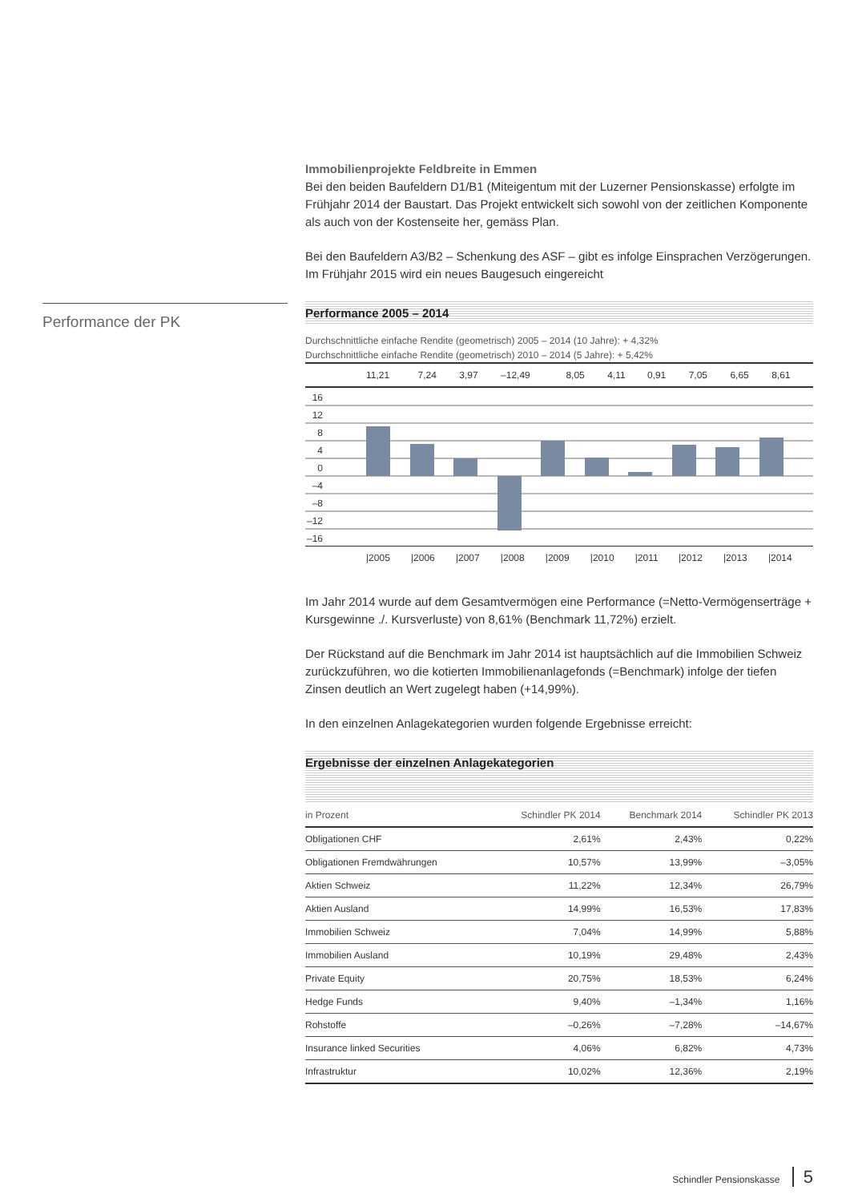Performance der PK
Immobilienprojekte Feldbreite in Emmen
Bei den beiden Baufeldern D1/B1 (Miteigentum mit der Luzerner Pensionskasse) erfolgte im Frühjahr 2014 der Baustart. Das Projekt entwickelt sich sowohl von der zeitlichen Komponente als auch von der Kostenseite her, gemäss Plan.
Bei den Baufeldern A3/B2 – Schenkung des ASF – gibt es infolge Einsprachen Verzögerungen. Im Frühjahr 2015 wird ein neues Baugesuch eingereicht
Performance 2005 – 2014
Durchschnittliche einfache Rendite (geometrisch) 2005 – 2014 (10 Jahre): + 4,32%
Durchschnittliche einfache Rendite (geometrisch) 2010 – 2014 (5 Jahre): + 5,42%
| | 11,21 | 7,24 | 3,97 | –12,49 | 8,05 | 4,11 | 0,91 | 7,05 | 6,65 | 8,61 |
16
12
8
4
0
–4
–8
–12
–16
| | /2005 | /2006 | /2007 | /2008 | /2009 | /2010 | /2011 | /2012 | /2013 | /2014 |
Im Jahr 2014 wurde auf dem Gesamtvermögen eine Performance (=Netto-Vermögenser­träge + Kursgewinne ./. Kursverluste) von 8,61% (Benchmark 11,72%) erzielt.
Der Rückstand auf die Benchmark im Jahr 2014 ist hauptsächlich auf die Immobilien Schweiz zurückzuführen, wo die kotierten Immobilienanlagefonds (=Benchmark) infolge der tiefen Zinsen deutlich an Wert zugelegt haben (+14,99%).
In den einzelnen Anlagekategorien wurden folgende Ergebnisse erreicht:
Ergebnisse der einzelnen Anlagekategorien
| in Prozent | Schindler PK 2014 | Benchmark 2014 | Schindler PK 2013 |
| --- | --- | --- | --- |
| Obligationen CHF | 2,61% | 2,43% | 0,22% |
| Obligationen Fremdwährungen | 10,57% | 13,99% | –3,05% |
| Aktien Schweiz | 11,22% | 12,34% | 26,79% |
| Aktien Ausland | 14,99% | 16,53% | 17,83% |
| Immobilien Schweiz | 7,04% | 14,99% | 5,88% |
| Immobilien Ausland | 10,19% | 29,48% | 2,43% |
| Private Equity | 20,75% | 18,53% | 6,24% |
| Hedge Funds | 9,40% | –1,34% | 1,16% |
| Rohstoffe | –0,26% | –7,28% | –14,67% |
| Insurance linked Securities | 4,06% | 6,82% | 4,73% |
| Infrastruktur | 10,02% | 12,36% | 2,19% |
Schindler Pensionskasse 5